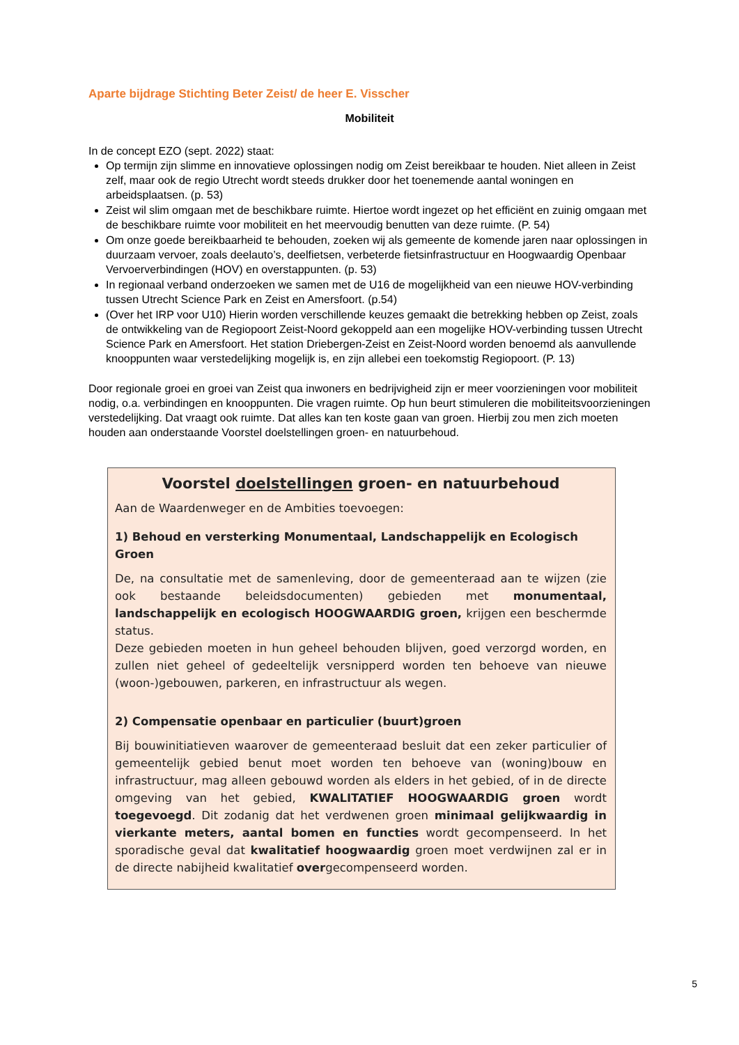Aparte bijdrage Stichting Beter Zeist/ de heer E. Visscher
Mobiliteit
In de concept EZO (sept. 2022) staat:
Op termijn zijn slimme en innovatieve oplossingen nodig om Zeist bereikbaar te houden. Niet alleen in Zeist zelf, maar ook de regio Utrecht wordt steeds drukker door het toenemende aantal woningen en arbeidsplaatsen. (p. 53)
Zeist wil slim omgaan met de beschikbare ruimte. Hiertoe wordt ingezet op het efficiënt en zuinig omgaan met de beschikbare ruimte voor mobiliteit en het meervoudig benutten van deze ruimte. (P. 54)
Om onze goede bereikbaarheid te behouden, zoeken wij als gemeente de komende jaren naar oplossingen in duurzaam vervoer, zoals deelauto’s, deelfietsen, verbeterde fietsinfrastructuur en Hoogwaardig Openbaar Vervoerverbindingen (HOV) en overstappunten. (p. 53)
In regionaal verband onderzoeken we samen met de U16 de mogelijkheid van een nieuwe HOV-verbinding tussen Utrecht Science Park en Zeist en Amersfoort. (p.54)
(Over het IRP voor U10) Hierin worden verschillende keuzes gemaakt die betrekking hebben op Zeist, zoals de ontwikkeling van de Regiopoort Zeist-Noord gekoppeld aan een mogelijke HOV-verbinding tussen Utrecht Science Park en Amersfoort. Het station Driebergen-Zeist en Zeist-Noord worden benoemd als aanvullende knooppunten waar verstedelijking mogelijk is, en zijn allebei een toekomstig Regiopoort. (P. 13)
Door regionale groei en groei van Zeist qua inwoners en bedrijvigheid zijn er meer voorzieningen voor mobiliteit nodig, o.a. verbindingen en knooppunten. Die vragen ruimte. Op hun beurt stimuleren die mobiliteitsvoorzieningen verstedelijking. Dat vraagt ook ruimte. Dat alles kan ten koste gaan van groen. Hierbij zou men zich moeten houden aan onderstaande Voorstel doelstellingen groen- en natuurbehoud.
Voorstel doelstellingen groen- en natuurbehoud
Aan de Waardenweger en de Ambities toevoegen:
1) Behoud en versterking Monumentaal, Landschappelijk en Ecologisch Groen
De, na consultatie met de samenleving, door de gemeenteraad aan te wijzen (zie ook bestaande beleidsdocumenten) gebieden met monumentaal, landschappelijk en ecologisch HOOGWAARDIG groen, krijgen een beschermde status.
Deze gebieden moeten in hun geheel behouden blijven, goed verzorgd worden, en zullen niet geheel of gedeeltelijk versnipperd worden ten behoeve van nieuwe (woon-)gebouwen, parkeren, en infrastructuur als wegen.
2) Compensatie openbaar en particulier (buurt)groen
Bij bouwinitiatieven waarover de gemeenteraad besluit dat een zeker particulier of gemeentelijk gebied benut moet worden ten behoeve van (woning)bouw en infrastructuur, mag alleen gebouwd worden als elders in het gebied, of in de directe omgeving van het gebied, KWALITATIEF HOOGWAARDIG groen wordt toegevoegd. Dit zodanig dat het verdwenen groen minimaal gelijkwaardig in vierkante meters, aantal bomen en functies wordt gecompenseerd. In het sporadische geval dat kwalitatief hoogwaardig groen moet verdwijnen zal er in de directe nabijheid kwalitatief overgecompenseerd worden.
5